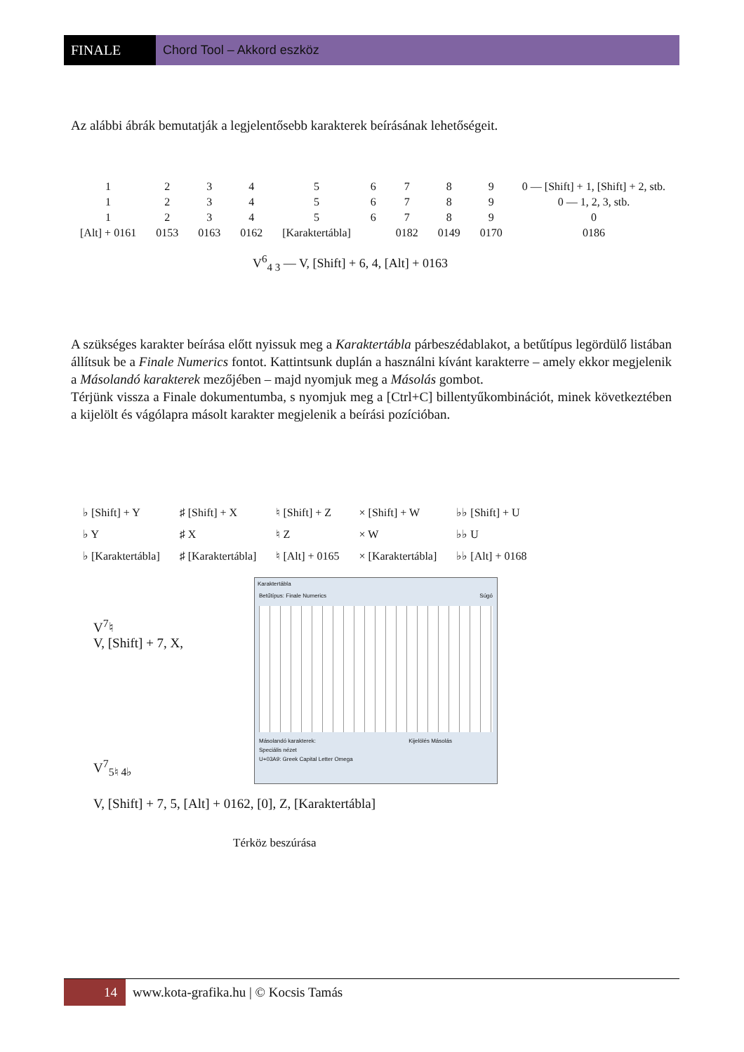FINALE Chord Tool – Akkord eszköz
Az alábbi ábrák bemutatják a legjelentősebb karakterek beírásának lehetőségeit.
| 1 | 2 | 3 | 4 | 5 | 6 | 7 | 8 | 9 | 0 — [Shift] + 1, [Shift] + 2, stb. |
| 1 | 2 | 3 | 4 | 5 | 6 | 7 | 8 | 9 | 0 — 1, 2, 3, stb. |
| 1 | 2 | 3 | 4 | 5 | 6 | 7 | 8 | 9 | 0 |
| [Alt] + 0161 | 0153 | 0163 | 0162 | [Karaktertábla] | | 0182 | 0149 | 0170 | 0186 |
V<sup>6</sup><sub>4 3</sub> — V, [Shift] + 6, 4, [Alt] + 0163
A szükséges karakter beírása előtt nyissuk meg a Karaktertábla párbeszédablakot, a betűtípus legördülő listában állítsuk be a Finale Numerics fontot. Kattintsunk duplán a használni kívánt karakterre – amely ekkor megjelenik a Másolandó karakterek mezőjében – majd nyomjuk meg a Másolás gombot.
Térjünk vissza a Finale dokumentumba, s nyomjuk meg a [Ctrl+C] billentyűkombinációt, minek következtében a kijelölt és vágólapra másolt karakter megjelenik a beírási pozícióban.
| ♭ [Shift] + Y | ♯ [Shift] + X | ♮ [Shift] + Z | × [Shift] + W | ♭♭ [Shift] + U |
| ♭ Y | ♯ X | ♮ Z | × W | ♭♭ U |
| ♭ [Karaktertábla] | ♯ [Karaktertábla] | ♮ [Alt] + 0165 | × [Karaktertábla] | ♭♭ [Alt] + 0168 |
V<sup>7</sup>♮
V, [Shift] + 7, X,
V<sup>7</sup><sub>5♮ 4♭</sub>
Karaktertábla
Betűtípus: Finale Numerics Súgó
Másolandó karakterek: Kijelölés Másolás
Speciális nézet
U+03A9: Greek Capital Letter Omega
V, [Shift] + 7, 5, [Alt] + 0162, [0], Z, [Karaktertábla]
Térköz beszúrása
14 www.kota-grafika.hu | © Kocsis Tamás